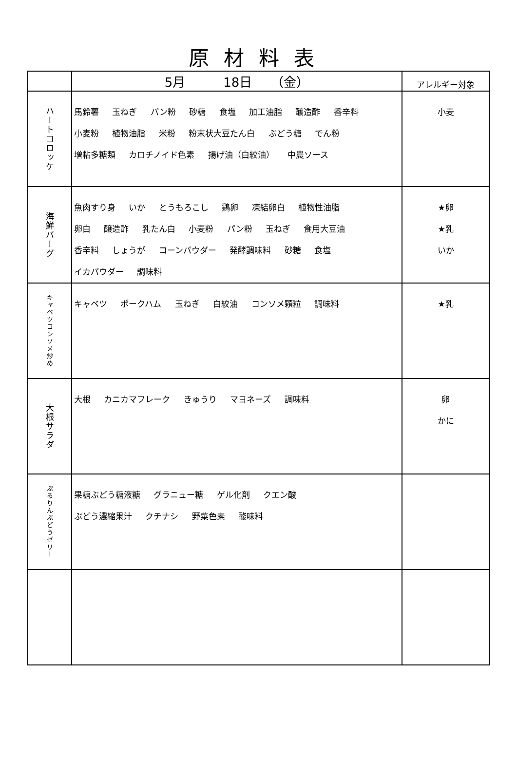原材料表
| | 5月 18日 （金） | アレルギー対象 |
| --- | --- | --- |
| ハートコロッケ | 馬鈴薯 玉ねぎ パン粉 砂糖 食塩 加工油脂 醸造酢 香辛料 小麦粉 植物油脂 米粉 粉末状大豆たん白 ぶどう糖 でん粉 増粘多糖類 カロチノイド色素 揚げ油（白絞油） 中農ソース | 小麦 |
| 海鮮バーグ | 魚肉すり身 いか とうもろこし 鶏卵 凍結卵白 植物性油脂 卵白 醸造酢 乳たん白 小麦粉 パン粉 玉ねぎ 食用大豆油 香辛料 しょうが コーンパウダー 発酵調味料 砂糖 食塩 イカパウダー 調味料 | ★卵 ★乳 いか |
| キャベツコンソメ炒め | キャベツ ポークハム 玉ねぎ 白絞油 コンソメ顆粒 調味料 | ★乳 |
| 大根サラダ | 大根 カニカマフレーク きゅうり マヨネーズ 調味料 | 卵 かに |
| ぷるりんぶどうゼリー | 果糖ぶどう糖液糖 グラニュー糖 ゲル化剤 クエン酸 ぶどう濃縮果汁 クチナシ 野菜色素 酸味料 | |